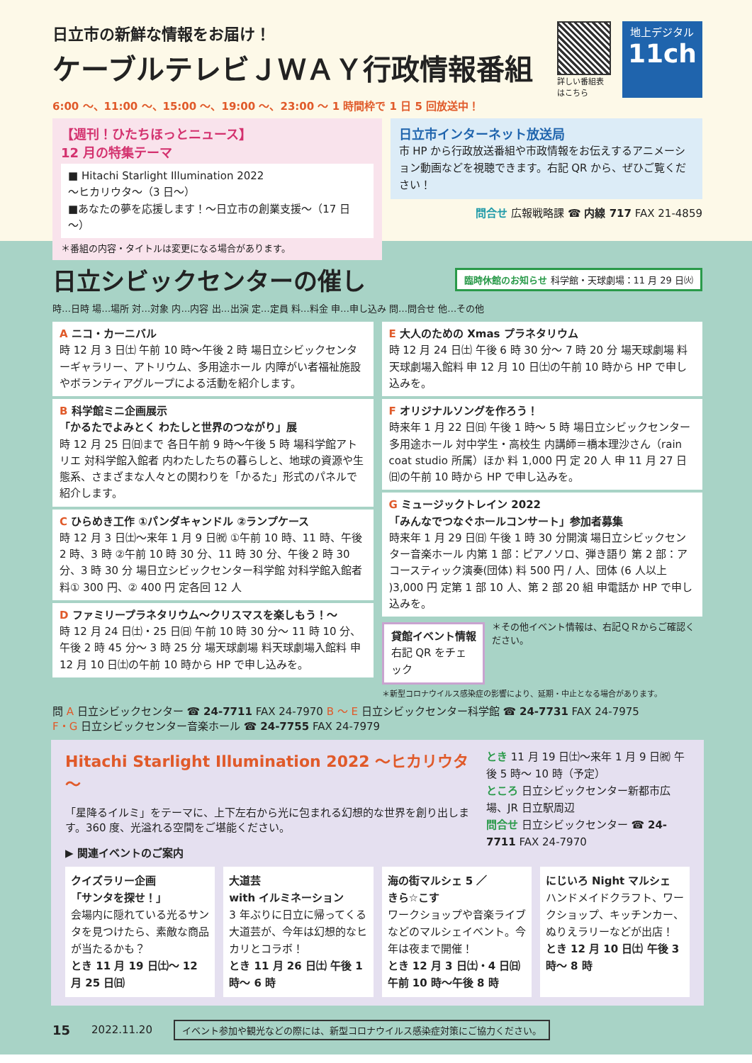日立市の新鮮な情報をお届け！
ケーブルテレビＪＷＡＹ行政情報番組
詳しい番組表
はこちら
地上デジタル
11ch
6:00 ～、11:00 ～、15:00 ～、19:00 ～、23:00 ～ 1 時間枠で 1 日 5 回放送中！
【週刊！ひたちほっとニュース】
12 月の特集テーマ
■ Hitachi Starlight Illumination 2022
～ヒカリウタ～（3 日～）
■あなたの夢を応援します！～日立市の創業支援～（17 日～）
＊番組の内容・タイトルは変更になる場合があります。
日立市インターネット放送局
市 HP から行政放送番組や市政情報をお伝えするアニメーション動画などを視聴できます。右記 QR から、ぜひご覧ください！
問合せ 広報戦略課 ☎ 内線 717 FAX 21-4859
日立シビックセンターの催し
臨時休館のお知らせ 科学館・天球劇場：11 月 29 日㈫
時…日時 場…場所 対…対象 内…内容 出…出演 定…定員 料…料金 申…申し込み 問…問合せ 他…その他
A ニコ・カーニバル
時 12 月 3 日㈯ 午前 10 時～午後 2 時 場日立シビックセンターギャラリー、アトリウム、多用途ホール 内障がい者福祉施設やボランティアグループによる活動を紹介します。
B 科学館ミニ企画展示
「かるたでよみとく わたしと世界のつながり」展
時 12 月 25 日㈰まで 各日午前 9 時～午後 5 時 場科学館アトリエ 対科学館入館者 内わたしたちの暮らしと、地球の資源や生態系、さまざまな人々との関わりを「かるた」形式のパネルで紹介します。
C ひらめき工作 ①パンダキャンドル ②ランプケース
時 12 月 3 日㈯～来年 1 月 9 日㈷ ①午前 10 時、11 時、午後 2 時、3 時 ②午前 10 時 30 分、11 時 30 分、午後 2 時 30 分、3 時 30 分 場日立シビックセンター科学館 対科学館入館者 料① 300 円、② 400 円 定各回 12 人
D ファミリープラネタリウム～クリスマスを楽しもう！～
時 12 月 24 日㈯・25 日㈰ 午前 10 時 30 分～ 11 時 10 分、午後 2 時 45 分～ 3 時 25 分 場天球劇場 料天球劇場入館料 申 12 月 10 日㈯の午前 10 時から HP で申し込みを。
E 大人のための Xmas プラネタリウム
時 12 月 24 日㈯ 午後 6 時 30 分～ 7 時 20 分 場天球劇場 料天球劇場入館料 申 12 月 10 日㈯の午前 10 時から HP で申し込みを。
F オリジナルソングを作ろう！
時来年 1 月 22 日㈰ 午後 1 時～ 5 時 場日立シビックセンター多用途ホール 対中学生・高校生 内講師＝橋本理沙さん（rain coat studio 所属）ほか 料 1,000 円 定 20 人 申 11 月 27 日㈰の午前 10 時から HP で申し込みを。
G ミュージックトレイン 2022
「みんなでつなぐホールコンサート」参加者募集
時来年 1 月 29 日㈰ 午後 1 時 30 分開演 場日立シビックセンター音楽ホール 内第 1 部：ピアノソロ、弾き語り 第 2 部：アコースティック演奏(団体) 料 500 円 / 人、団体 (6 人以上 )3,000 円 定第 1 部 10 人、第 2 部 20 組 申電話か HP で申し込みを。
貸館イベント情報
右記 QR をチェック
＊その他イベント情報は、右記ＱＲからご確認ください。
＊新型コロナウイルス感染症の影響により、延期・中止となる場合があります。
問 A 日立シビックセンター ☎ 24-7711 FAX 24-7970 B ～ E 日立シビックセンター科学館 ☎ 24-7731 FAX 24-7975
F・G 日立シビックセンター音楽ホール ☎ 24-7755 FAX 24-7979
Hitachi Starlight Illumination 2022 ～ヒカリウタ～
「星降るイルミ」をテーマに、上下左右から光に包まれる幻想的な世界を創り出します。360 度、光溢れる空間をご堪能ください。
▶ 関連イベントのご案内
とき 11 月 19 日㈯～来年 1 月 9 日㈷ 午後 5 時～ 10 時（予定）
ところ 日立シビックセンター新都市広場、JR 日立駅周辺
問合せ 日立シビックセンター ☎ 24-7711 FAX 24-7970
クイズラリー企画
「サンタを探せ！」
会場内に隠れている光るサンタを見つけたら、素敵な商品が当たるかも？
とき 11 月 19 日㈯～ 12 月 25 日㈰
大道芸
with イルミネーション
3 年ぶりに日立に帰ってくる大道芸が、今年は幻想的なヒカリとコラボ！
とき 11 月 26 日㈯ 午後 1 時～ 6 時
海の街マルシェ 5 ／
きら☆こす
ワークショップや音楽ライブなどのマルシェイベント。今年は夜まで開催！
とき 12 月 3 日㈯・4 日㈰ 午前 10 時～午後 8 時
にじいろ Night マルシェ
ハンドメイドクラフト、ワークショップ、キッチンカー、ぬりえラリーなどが出店！
とき 12 月 10 日㈯ 午後 3 時～ 8 時
15 2022.11.20 イベント参加や観光などの際には、新型コロナウイルス感染症対策にご協力ください。